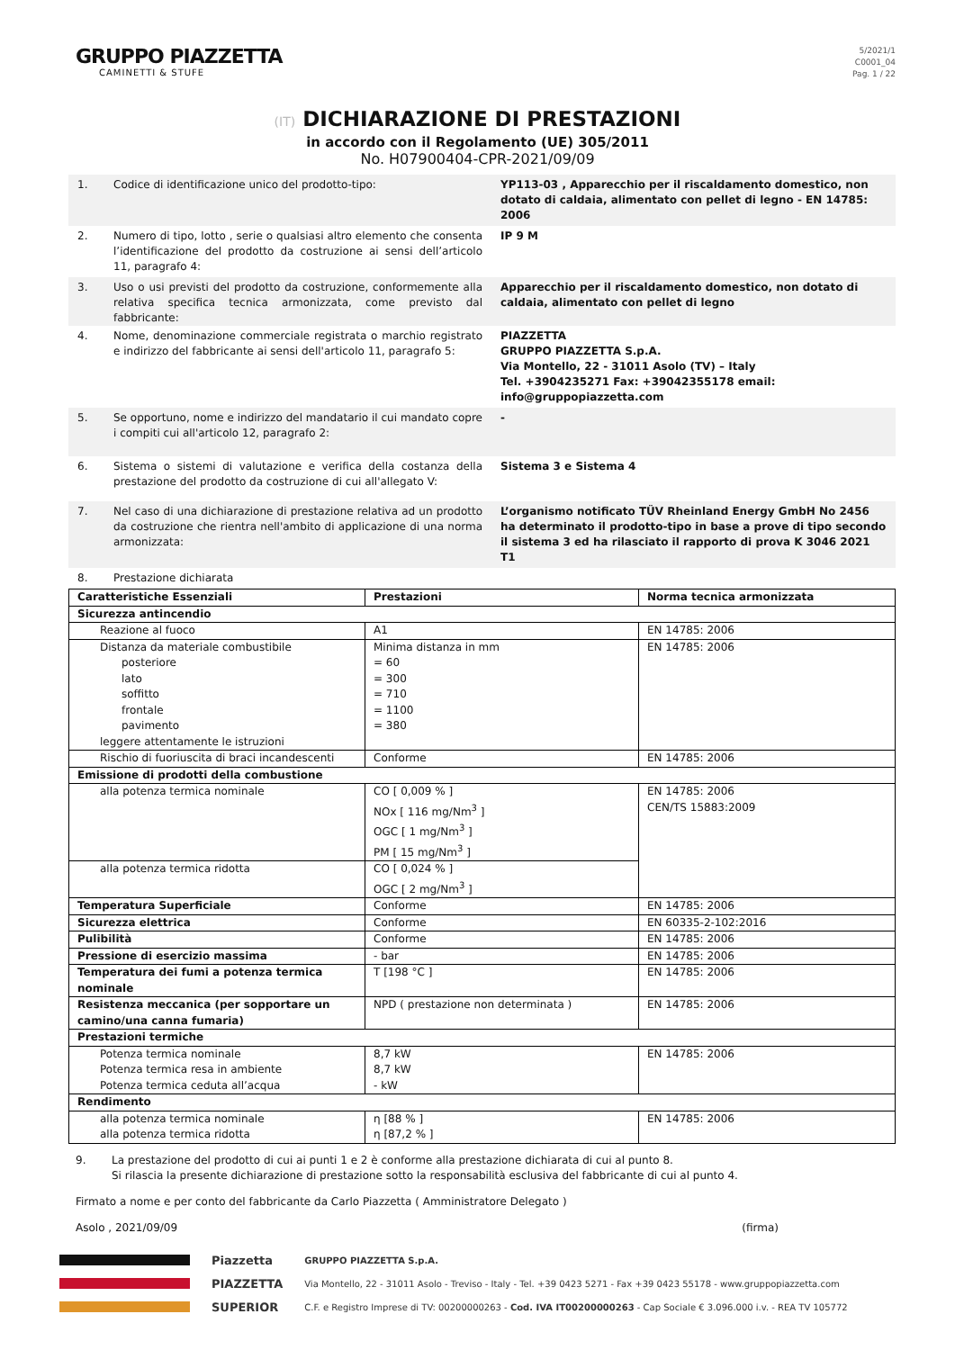GRUPPO PIAZZETTA
CAMINETTI & STUFE
5/2021/1
C0001_04
Pag. 1 / 22
(IT) DICHIARAZIONE DI PRESTAZIONI
in accordo con il Regolamento (UE) 305/2011
No. H07900404-CPR-2021/09/09
1. Codice di identificazione unico del prodotto-tipo: YP113-03 , Apparecchio per il riscaldamento domestico, non dotato di caldaia, alimentato con pellet di legno - EN 14785: 2006
2. Numero di tipo, lotto , serie o qualsiasi altro elemento che consenta l’identificazione del prodotto da costruzione ai sensi dell’articolo 11, paragrafo 4:
IP 9 M
3. Uso o usi previsti del prodotto da costruzione, conformemente alla relativa specifica tecnica armonizzata, come previsto dal fabbricante:
Apparecchio per il riscaldamento domestico, non dotato di caldaia, alimentato con pellet di legno
4. Nome, denominazione commerciale registrata o marchio registrato e indirizzo del fabbricante ai sensi dell'articolo 11, paragrafo 5:
PIAZZETTA
GRUPPO PIAZZETTA S.p.A.
Via Montello, 22 - 31011 Asolo (TV) – Italy
Tel. +3904235271 Fax: +39042355178 email: info@gruppopiazzetta.com
5. Se opportuno, nome e indirizzo del mandatario il cui mandato copre i compiti cui all'articolo 12, paragrafo 2:
-
6. Sistema o sistemi di valutazione e verifica della costanza della prestazione del prodotto da costruzione di cui all'allegato V:
Sistema 3 e Sistema 4
7. Nel caso di una dichiarazione di prestazione relativa ad un prodotto da costruzione che rientra nell'ambito di applicazione di una norma armonizzata:
L’organismo notificato TÜV Rheinland Energy GmbH No 2456 ha determinato il prodotto-tipo in base a prove di tipo secondo il sistema 3 ed ha rilasciato il rapporto di prova K 3046 2021 T1
8. Prestazione dichiarata
| Caratteristiche Essenziali | Prestazioni | Norma tecnica armonizzata |
| --- | --- | --- |
| Sicurezza antincendio | | |
| Reazione al fuoco | A1 | EN 14785: 2006 |
| Distanza da materiale combustibile posteriore lato soffitto frontale pavimento leggere attentamente le istruzioni | Minima distanza in mm = 60 = 300 = 710 = 1100 = 380 | EN 14785: 2006 |
| Rischio di fuoriuscita di braci incandescenti | Conforme | EN 14785: 2006 |
| Emissione di prodotti della combustione | | |
| alla potenza termica nominale | CO [ 0,009 % ] NOx [ 116 mg/Nm<sup>3</sup> ] OGC [ 1 mg/Nm<sup>3</sup> ] PM [ 15 mg/Nm<sup>3</sup> ] | EN 14785: 2006 CEN/TS 15883:2009 |
| alla potenza termica ridotta | CO [ 0,024 % ] OGC [ 2 mg/Nm<sup>3</sup> ] | |
| Temperatura Superficiale | Conforme | EN 14785: 2006 |
| Sicurezza elettrica | Conforme | EN 60335-2-102:2016 |
| Pulibilità | Conforme | EN 14785: 2006 |
| Pressione di esercizio massima | - bar | EN 14785: 2006 |
| Temperatura dei fumi a potenza termica nominale | T [198 °C ] | EN 14785: 2006 |
| Resistenza meccanica (per sopportare un camino/una canna fumaria) | NPD ( prestazione non determinata ) | EN 14785: 2006 |
| Prestazioni termiche | | |
| Potenza termica nominale Potenza termica resa in ambiente Potenza termica ceduta all’acqua | 8,7 kW 8,7 kW - kW | EN 14785: 2006 |
| Rendimento | | |
| alla potenza termica nominale alla potenza termica ridotta | η [88 % ] η [87,2 % ] | EN 14785: 2006 |
9. La prestazione del prodotto di cui ai punti 1 e 2 è conforme alla prestazione dichiarata di cui al punto 8.
Si rilascia la presente dichiarazione di prestazione sotto la responsabilità esclusiva del fabbricante di cui al punto 4.
Firmato a nome e per conto del fabbricante da Carlo Piazzetta ( Amministratore Delegato )
Asolo , 2021/09/09 (firma)
Piazzetta
PIAZZETTA
SUPERIOR
GRUPPO PIAZZETTA S.p.A.
Via Montello, 22 - 31011 Asolo - Treviso - Italy - Tel. +39 0423 5271 - Fax +39 0423 55178 - www.gruppopiazzetta.com
C.F. e Registro Imprese di TV: 00200000263 - Cod. IVA IT00200000263 - Cap Sociale € 3.096.000 i.v. - REA TV 105772